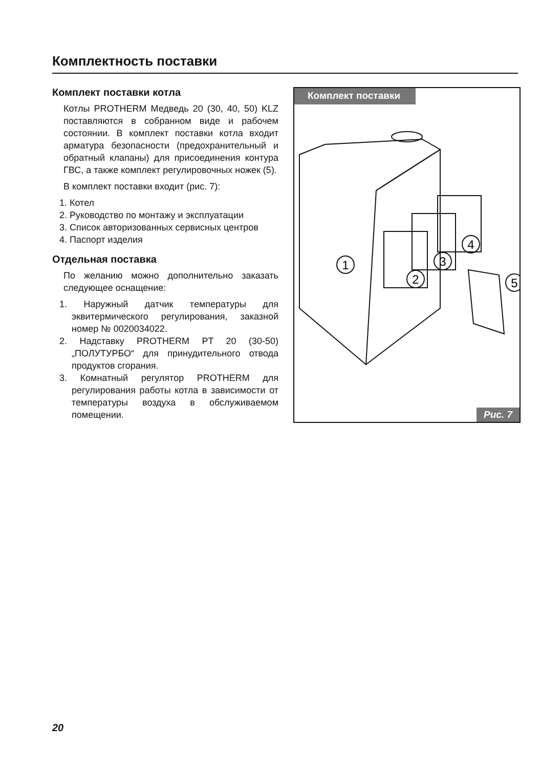Комплектность поставки
Комплект поставки котла
Котлы PROTHERM Медведь 20 (30, 40, 50) KLZ поставляются в собранном виде и рабочем состоянии. В комплект поставки котла входит арматура безопасности (предохранительный и обратный клапаны) для присоединения контура ГВС, а также комплект регулировочных ножек (5).
В комплект поставки входит (рис. 7):
1. Котел
2. Руководство по монтажу и эксплуатации
3. Список авторизованных сервисных центров
4. Паспорт изделия
Отдельная поставка
По желанию можно дополнительно заказать следующее оснащение:
1. Наружный датчик температуры для эквитермического регулирования, заказной номер № 0020034022.
2. Надставку PROTHERM PT 20 (30-50) „ПОЛУТУРБО“ для принудительного отвода продуктов сгорания.
3. Комнатный регулятор PROTHERM для регулирования работы котла в зависимости от температуры воздуха в обслуживаемом помещении.
Комплект поставки
1
2
3
4
5
Рис. 7
20